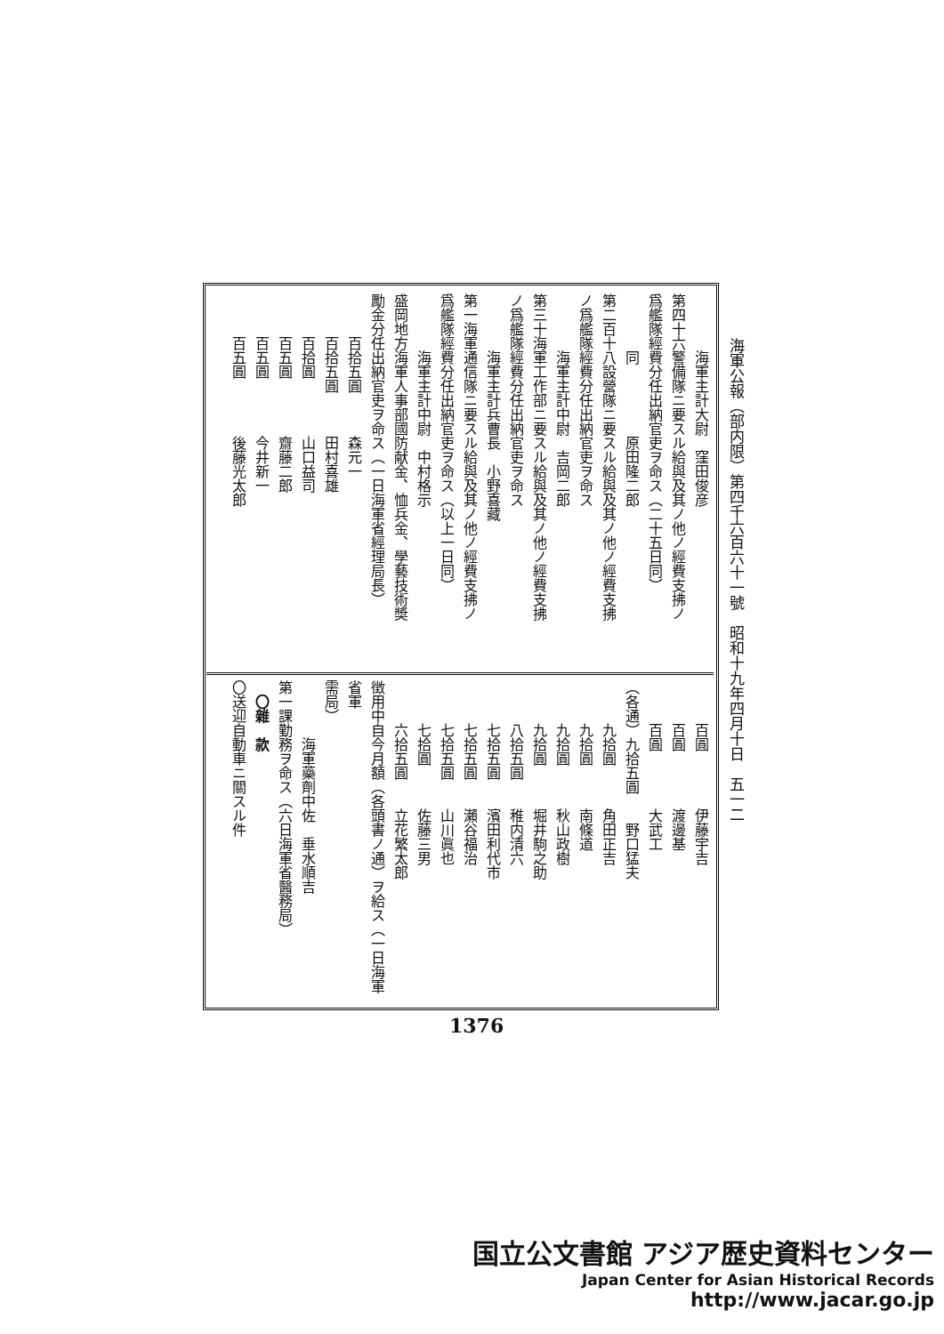海軍公報（部内限）第四千六百六十一號　昭和十九年四月十日　五一二
　　　　海軍主計大尉　窪田俊彦
第四十六警備隊ニ要スル給與及其ノ他ノ經費支拂ノ
爲艦隊經費分任出納官吏ヲ命ス（二十五日同）
　　　　同　　　　　原田隆二郎
第二百十八設營隊ニ要スル給與及其ノ他ノ經費支拂
ノ爲艦隊經費分任出納官吏ヲ命ス
　　　　海軍主計中尉　吉岡二郎
第三十海軍工作部ニ要スル給與及其ノ他ノ經費支拂
ノ爲艦隊經費分任出納官吏ヲ命ス
　　　　海軍主計兵曹長　小野喜藏
第一海軍通信隊ニ要スル給與及其ノ他ノ經費支拂ノ
爲艦隊經費分任出納官吏ヲ命ス（以上一日同）
　　　　海軍主計中尉　中村格示
盛岡地方海軍人事部國防献金、恤兵金、學藝技術奬
勵金分任出納官吏ヲ命ス（一日海軍省經理局長）
　　　百拾五圓　　　森元一
　　　百拾五圓　　　田村喜雄
　　　百拾圓　　　　山口益司
　　　百五圓　　　　齋藤二郎
　　　百五圓　　　　今井新一
　　　百五圓　　　　後藤光太郎
　　　百圓　　　　伊藤宇吉
　　　百圓　　　　渡邊基
　　　百圓　　　　大武工
（各通）九拾五圓　　野口猛夫
　　　九拾圓　　　角田正吉
　　　九拾圓　　　南條道
　　　九拾圓　　　秋山政樹
　　　九拾圓　　　堀井駒之助
　　　八拾五圓　　稚内清六
　　　七拾五圓　　濱田利代市
　　　七拾五圓　　瀨谷福治
　　　七拾五圓　　山川眞也
　　　七拾圓　　　佐藤三男
　　　六拾五圓　　立花繁太郎
徴用中自今月額（各頭書ノ通）ヲ給ス（一日海軍省軍
需局）
　　　　海軍藥劑中佐　垂水順吉
第一課勤務ヲ命ス（六日海軍省醫務局）
　〇雜　款
〇送迎自動車ニ關スル件
1376
国立公文書館 アジア歴史資料センター
Japan Center for Asian Historical Records
http://www.jacar.go.jp